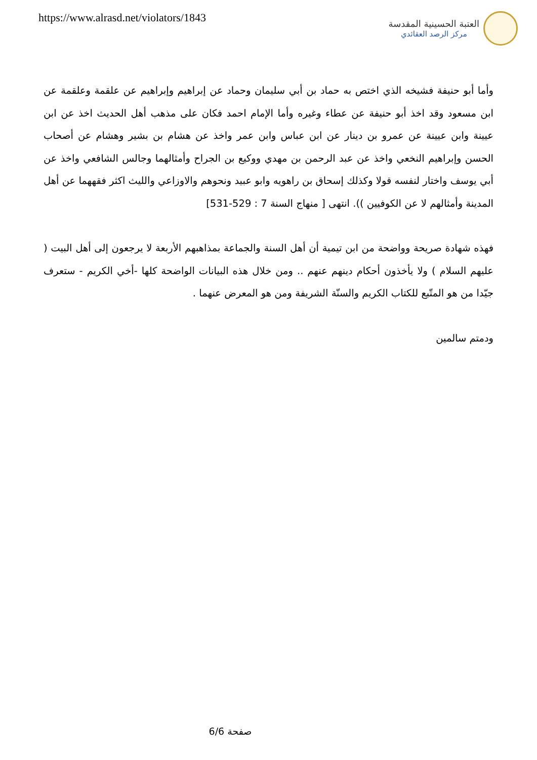https://www.alrasd.net/violators/1843
العتبة الحسينية المقدسة
مركز الرصد العقائدي
وأما أبو حنيفة فشيخه الذي اختص به حماد بن أبي سليمان وحماد عن إبراهيم وإبراهيم عن علقمة وعلقمة عن ابن مسعود وقد اخذ أبو حنيفة عن عطاء وغيره وأما الإمام احمد فكان على مذهب أهل الحديث اخذ عن ابن عيينة وابن عيينة عن عمرو بن دينار عن ابن عباس وابن عمر واخذ عن هشام بن بشير وهشام عن أصحاب الحسن وإبراهيم النخعي واخذ عن عبد الرحمن بن مهدي ووكيع بن الجراح وأمثالهما وجالس الشافعي واخذ عن أبي يوسف واختار لنفسه قولا وكذلك إسحاق بن راهويه وابو عبيد ونحوهم والاوزاعي والليث اكثر فقههما عن أهل المدينة وأمثالهم لا عن الكوفيين )). انتهى [ منهاج السنة 7 : 529-531]
فهذه شهادة صريحة وواضحة من ابن تيمية أن أهل السنة والجماعة بمذاهبهم الأربعة لا يرجعون إلى أهل البيت ( عليهم السلام ) ولا يأخذون أحكام دينهم عنهم .. ومن خلال هذه البيانات الواضحة كلها -أخي الكريم - ستعرف جيّدا من هو المتّبع للكتاب الكريم والسنّة الشريفة ومن هو المعرض عنهما .
ودمتم سالمين
صفحة 6/6